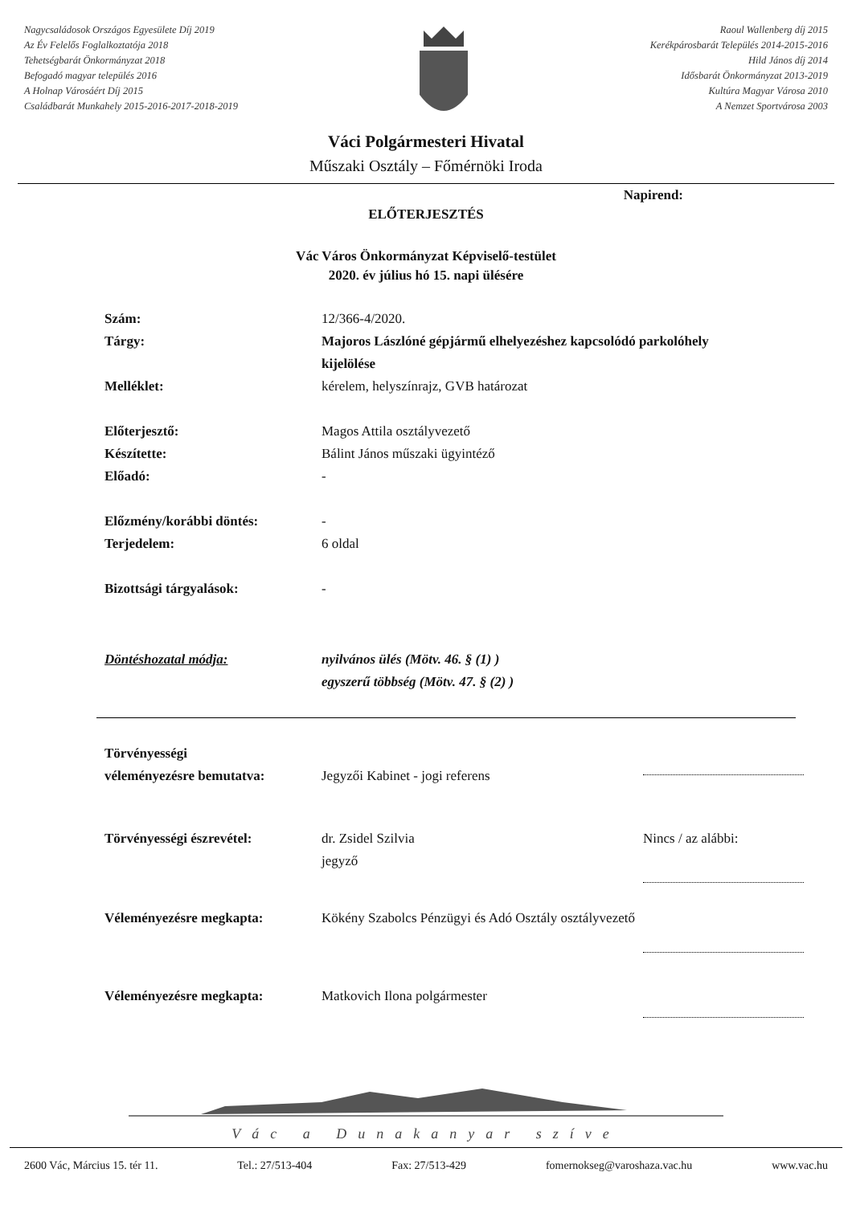Nagycsaládosok Országos Egyesülete Díj 2019
Az Év Felelős Foglalkoztatója 2018
Tehetségbarát Önkormányzat 2018
Befogadó magyar település 2016
A Holnap Városáért Díj 2015
Családbarát Munkahely 2015-2016-2017-2018-2019
Raoul Wallenberg díj 2015
Kerékpárosbarát Település 2014-2015-2016
Hild János díj 2014
Idősbarát Önkormányzat 2013-2019
Kultúra Magyar Városa 2010
A Nemzet Sportvárosa 2003
Váci Polgármesteri Hivatal
Műszaki Osztály – Főmérnöki Iroda
Napirend:
ELŐTERJESZTÉS
Vác Város Önkormányzat Képviselő-testület
2020. év július hó 15. napi ülésére
Szám: 12/366-4/2020.
Tárgy: Majoros Lászlóné gépjármű elhelyezéshez kapcsolódó parkolóhely kijelölése
Melléklet: kérelem, helyszínrajz, GVB határozat
Előterjesztő: Magos Attila osztályvezető
Készítette: Bálint János műszaki ügyintéző
Előadó: -
Előzmény/korábbi döntés: -
Terjedelem: 6 oldal
Bizottsági tárgyalások: -
Döntéshozatal módja: nyilvános ülés (Mötv. 46. § (1) )
egyszerű többség (Mötv. 47. § (2) )
Törvényességi
véleményezésre bemutatva:
Jegyzői Kabinet - jogi referens
Törvényességi észrevétel: dr. Zsidel Szilvia
jegyző
Nincs / az alábbi:
Véleményezésre megkapta: Kökény Szabolcs Pénzügyi és Adó Osztály osztályvezető
Véleményezésre megkapta: Matkovich Ilona polgármester
Vác a Dunakanyar szíve
2600 Vác, Március 15. tér 11. Tel.: 27/513-404 Fax: 27/513-429 fomernokseg@varoshaza.vac.hu www.vac.hu